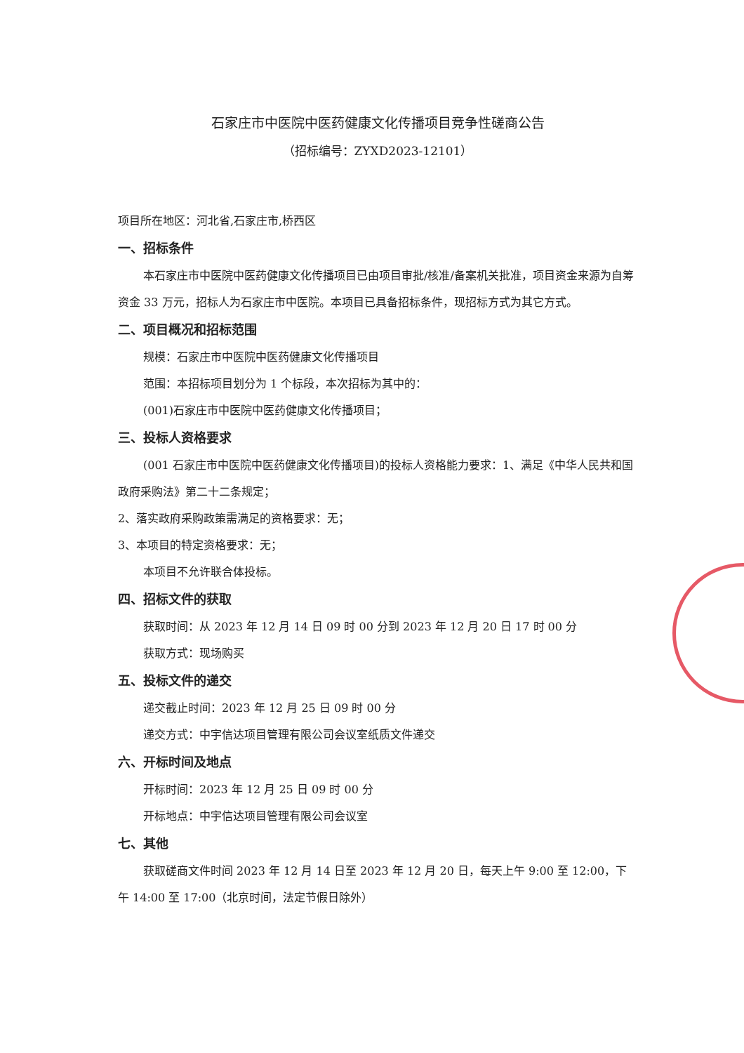石家庄市中医院中医药健康文化传播项目竞争性磋商公告
（招标编号：ZYXD2023-12101）
项目所在地区：河北省,石家庄市,桥西区
一、招标条件
本石家庄市中医院中医药健康文化传播项目已由项目审批/核准/备案机关批准，项目资金来源为自筹资金 33 万元，招标人为石家庄市中医院。本项目已具备招标条件，现招标方式为其它方式。
二、项目概况和招标范围
规模：石家庄市中医院中医药健康文化传播项目
范围：本招标项目划分为 1 个标段，本次招标为其中的：
(001)石家庄市中医院中医药健康文化传播项目；
三、投标人资格要求
(001 石家庄市中医院中医药健康文化传播项目)的投标人资格能力要求：1、满足《中华人民共和国政府采购法》第二十二条规定；
2、落实政府采购政策需满足的资格要求：无；
3、本项目的特定资格要求：无；
本项目不允许联合体投标。
四、招标文件的获取
获取时间：从 2023 年 12 月 14 日 09 时 00 分到 2023 年 12 月 20 日 17 时 00 分
获取方式：现场购买
五、投标文件的递交
递交截止时间：2023 年 12 月 25 日 09 时 00 分
递交方式：中宇信达项目管理有限公司会议室纸质文件递交
六、开标时间及地点
开标时间：2023 年 12 月 25 日 09 时 00 分
开标地点：中宇信达项目管理有限公司会议室
七、其他
获取磋商文件时间 2023 年 12 月 14 日至 2023 年 12 月 20 日，每天上午 9:00 至 12:00，下午 14:00 至 17:00（北京时间，法定节假日除外）